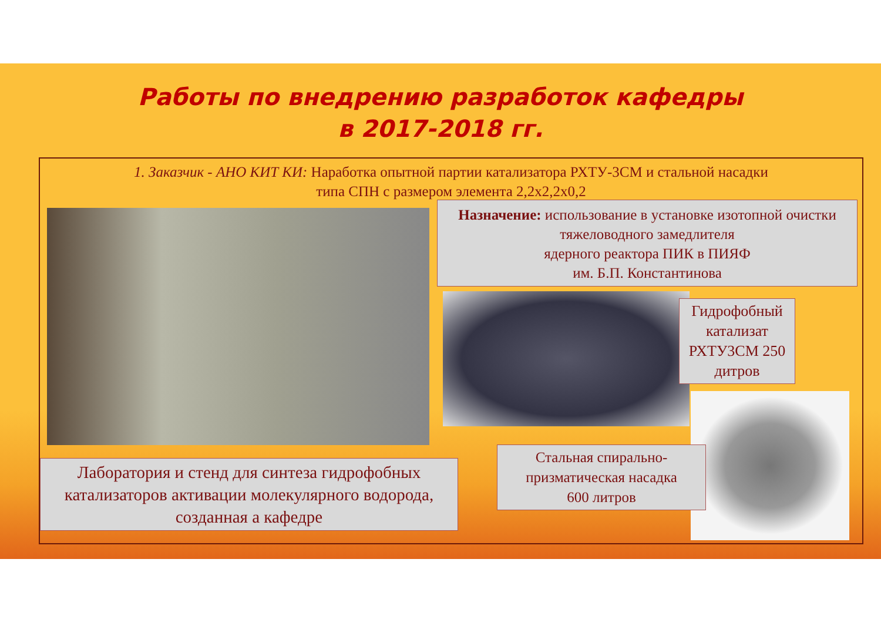Работы по внедрению разработок кафедры
в 2017-2018 гг.
1. Заказчик - АНО КИТ КИ: Наработка опытной партии катализатора РХТУ-3СМ и стальной насадки
типа СПН с размером элемента 2,2х2,2х0,2
Назначение: использование в установке изотопной очистки тяжеловодного замедлителя
ядерного реактора ПИК в ПИЯФ
им. Б.П. Константинова
Гидрофобный катализат РХТУ3СМ 250 дитров
Лаборатория и стенд для синтеза гидрофобных катализаторов активации молекулярного водорода, созданная а кафедре
Стальная спирально-призматическая насадка
600 литров